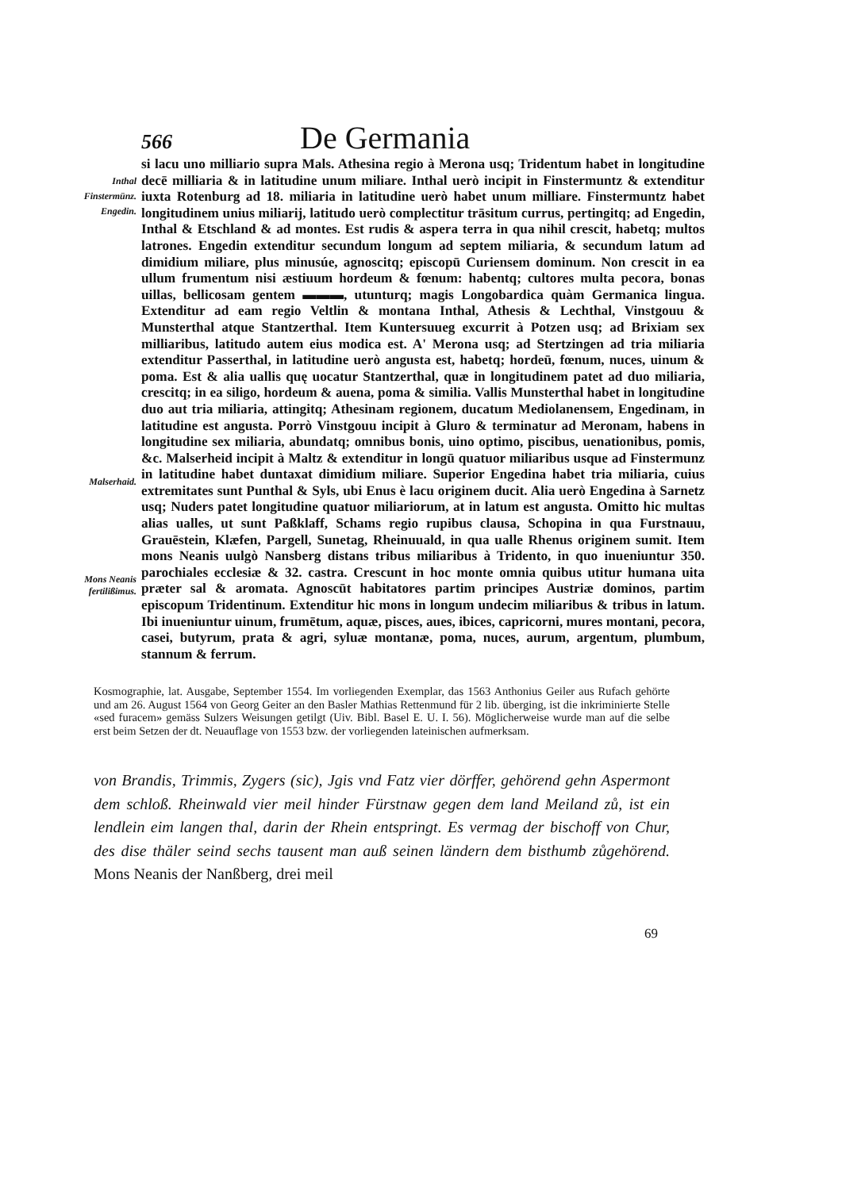566 De Germania
Inthal
Finstermünz.
Engedin.
Malserhaid.
Mons Neanis
fertilißimus.
si lacu uno milliario supra Mals. Athesina regio à Merona usq; Tridentum habet in longitudine decē milliaria & in latitudine unum miliare. Inthal uerò incipit in Finstermuntz & extenditur iuxta Rotenburg ad 18. miliaria in latitudine uerò habet unum milliare. Finstermuntz habet longitudinem unius miliarij, latitudo uerò complectitur trāsitum currus, pertingitq; ad Engedin, Inthal & Etschland & ad montes. Est rudis & aspera terra in qua nihil crescit, habetq; multos latrones. Engedin extenditur secundum longum ad septem miliaria, & secundum latum ad dimidium miliare, plus minusúe, agnoscitq; episcopū Curiensem dominum. Non crescit in ea ullum frumentum nisi æstiuum hordeum & fœnum: habentq; cultores multa pecora, bonas uillas, bellicosam gentem ▬▬▬, utunturq; magis Longobardica quàm Germanica lingua. Extenditur ad eam regio Veltlin & montana Inthal, Athesis & Lechthal, Vinstgouu & Munsterthal atque Stantzerthal. Item Kuntersuueg excurrit à Potzen usq; ad Brixiam sex milliaribus, latitudo autem eius modica est. A' Merona usq; ad Stertzingen ad tria miliaria extenditur Passerthal, in latitudine uerò angusta est, habetq; hordeū, fœnum, nuces, uinum & poma. Est & alia uallis quę uocatur Stantzerthal, quæ in longitudinem patet ad duo miliaria, crescitq; in ea siligo, hordeum & auena, poma & similia. Vallis Munsterthal habet in longitudine duo aut tria miliaria, attingitq; Athesinam regionem, ducatum Mediolanensem, Engedinam, in latitudine est angusta. Porrò Vinstgouu incipit à Gluro & terminatur ad Meronam, habens in longitudine sex miliaria, abundatq; omnibus bonis, uino optimo, piscibus, uenationibus, pomis, &c. Malserheid incipit à Maltz & extenditur in longū quatuor miliaribus usque ad Finstermunz in latitudine habet duntaxat dimidium miliare. Superior Engedina habet tria miliaria, cuius extremitates sunt Punthal & Syls, ubi Enus è lacu originem ducit. Alia uerò Engedina à Sarnetz usq; Nuders patet longitudine quatuor miliariorum, at in latum est angusta. Omitto hic multas alias ualles, ut sunt Paßklaff, Schams regio rupibus clausa, Schopina in qua Furstnauu, Grauēstein, Klæfen, Pargell, Sunetag, Rheinuuald, in qua ualle Rhenus originem sumit. Item mons Neanis uulgò Nansberg distans tribus miliaribus à Tridento, in quo inueniuntur 350. parochiales ecclesiæ & 32. castra. Crescunt in hoc monte omnia quibus utitur humana uita præter sal & aromata. Agnoscūt habitatores partim principes Austriæ dominos, partim episcopum Tridentinum. Extenditur hic mons in longum undecim miliaribus & tribus in latum. Ibi inueniuntur uinum, frumētum, aquæ, pisces, aues, ibices, capricorni, mures montani, pecora, casei, butyrum, prata & agri, syluæ montanæ, poma, nuces, aurum, argentum, plumbum, stannum & ferrum.
Kosmographie, lat. Ausgabe, September 1554. Im vorliegenden Exemplar, das 1563 Anthonius Geiler aus Rufach gehörte und am 26. August 1564 von Georg Geiter an den Basler Mathias Rettenmund für 2 lib. überging, ist die inkriminierte Stelle «sed furacem» gemäss Sulzers Weisungen getilgt (Uiv. Bibl. Basel E. U. I. 56). Möglicherweise wurde man auf die selbe erst beim Setzen der dt. Neuauflage von 1553 bzw. der vorliegenden lateinischen aufmerksam.
von Brandis, Trimmis, Zygers (sic), Jgis vnd Fatz vier dörffer, gehörend gehn Aspermont dem schloß. Rheinwald vier meil hinder Fürstnaw gegen dem land Meiland zů, ist ein lendlein eim langen thal, darin der Rhein entspringt. Es vermag der bischoff von Chur, des dise thäler seind sechs tausent man auß seinen ländern dem bisthumb zůgehörend. Mons Neanis der Nanßberg, drei meil
69